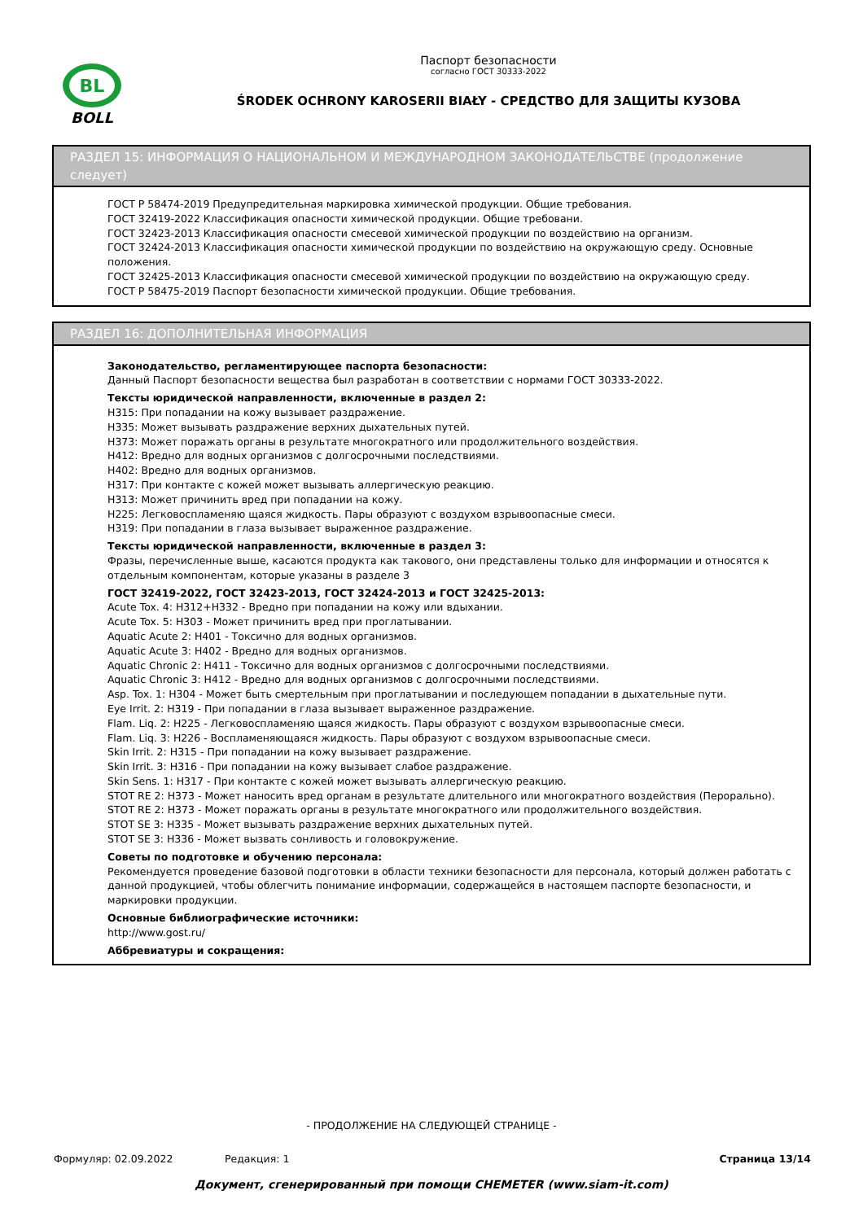BL
BOLL
Паспорт безопасности
согласно ГОСТ 30333-2022
ŚRODEK OCHRONY KAROSERII BIAŁY - СРЕДСТВО ДЛЯ ЗАЩИТЫ КУЗОВА
РАЗДЕЛ 15: ИНФОРМАЦИЯ О НАЦИОНАЛЬНОМ И МЕЖДУНАРОДНОМ ЗАКОНОДАТЕЛЬСТВЕ (продолжение следует)
ГОСТ Р 58474-2019 Предупредительная маркировка химической продукции. Общие требования.
ГОСТ 32419-2022 Классификация опасности химической продукции. Общие требовани.
ГОСТ 32423-2013 Классификация опасности смесевой химической продукции по воздействию на организм.
ГОСТ 32424-2013 Классификация опасности химической продукции по воздействию на окружающую среду. Основные положения.
ГОСТ 32425-2013 Классификация опасности смесевой химической продукции по воздействию на окружающую среду.
ГОСТ Р 58475-2019 Паспорт безопасности химической продукции. Общие требования.
РАЗДЕЛ 16: ДОПОЛНИТЕЛЬНАЯ ИНФОРМАЦИЯ
Законодательство, регламентирующее паспорта безопасности:
Данный Паспорт безопасности вещества был разработан в соответствии с нормами ГОСТ 30333-2022.
Тексты юридической направленности, включенные в раздел 2:
H315: При попадании на кожу вызывает раздражение.
H335: Может вызывать раздражение верхних дыхательных путей.
H373: Может поражать органы в результате многократного или продолжительного воздействия.
H412: Вредно для водных организмов с долгосрочными последствиями.
H402: Вредно для водных организмов.
H317: При контакте с кожей может вызывать аллергическую реакцию.
H313: Может причинить вред при попадании на кожу.
H225: Легковоспламеняю щаяся жидкость. Пары образуют с воздухом взрывоопасные смеси.
H319: При попадании в глаза вызывает выраженное раздражение.
Тексты юридической направленности, включенные в раздел 3:
Фразы, перечисленные выше, касаются продукта как такового, они представлены только для информации и относятся к отдельным компонентам, которые указаны в разделе 3
ГОСТ 32419-2022, ГОСТ 32423-2013, ГОСТ 32424-2013 и ГОСТ 32425-2013:
Acute Tox. 4: H312+H332 - Вредно при попадании на кожу или вдыхании.
Acute Tox. 5: H303 - Может причинить вред при проглатывании.
Aquatic Acute 2: H401 - Токсично для водных организмов.
Aquatic Acute 3: H402 - Вредно для водных организмов.
Aquatic Chronic 2: H411 - Токсично для водных организмов с долгосрочными последствиями.
Aquatic Chronic 3: H412 - Вредно для водных организмов с долгосрочными последствиями.
Asp. Tox. 1: H304 - Может быть смертельным при проглатывании и последующем попадании в дыхательные пути.
Eye Irrit. 2: H319 - При попадании в глаза вызывает выраженное раздражение.
Flam. Liq. 2: H225 - Легковоспламеняю щаяся жидкость. Пары образуют с воздухом взрывоопасные смеси.
Flam. Liq. 3: H226 - Воспламеняющаяся жидкость. Пары образуют с воздухом взрывоопасные смеси.
Skin Irrit. 2: H315 - При попадании на кожу вызывает раздражение.
Skin Irrit. 3: H316 - При попадании на кожу вызывает слабое раздражение.
Skin Sens. 1: H317 - При контакте с кожей может вызывать аллергическую реакцию.
STOT RE 2: H373 - Может наносить вред органам в результате длительного или многократного воздействия (Перорально).
STOT RE 2: H373 - Может поражать органы в результате многократного или продолжительного воздействия.
STOT SE 3: H335 - Может вызывать раздражение верхних дыхательных путей.
STOT SE 3: H336 - Может вызвать сонливость и головокружение.
Советы по подготовке и обучению персонала:
Рекомендуется проведение базовой подготовки в области техники безопасности для персонала, который должен работать с данной продукцией, чтобы облегчить понимание информации, содержащейся в настоящем паспорте безопасности, и маркировки продукции.
Основные библиографические источники:
http://www.gost.ru/
Аббревиатуры и сокращения:
- ПРОДОЛЖЕНИЕ НА СЛЕДУЮЩЕЙ СТРАНИЦЕ -
Формуляр: 02.09.2022 Редакция: 1 Страница 13/14
Документ, сгенерированный при помощи CHEMETER (www.siam-it.com)